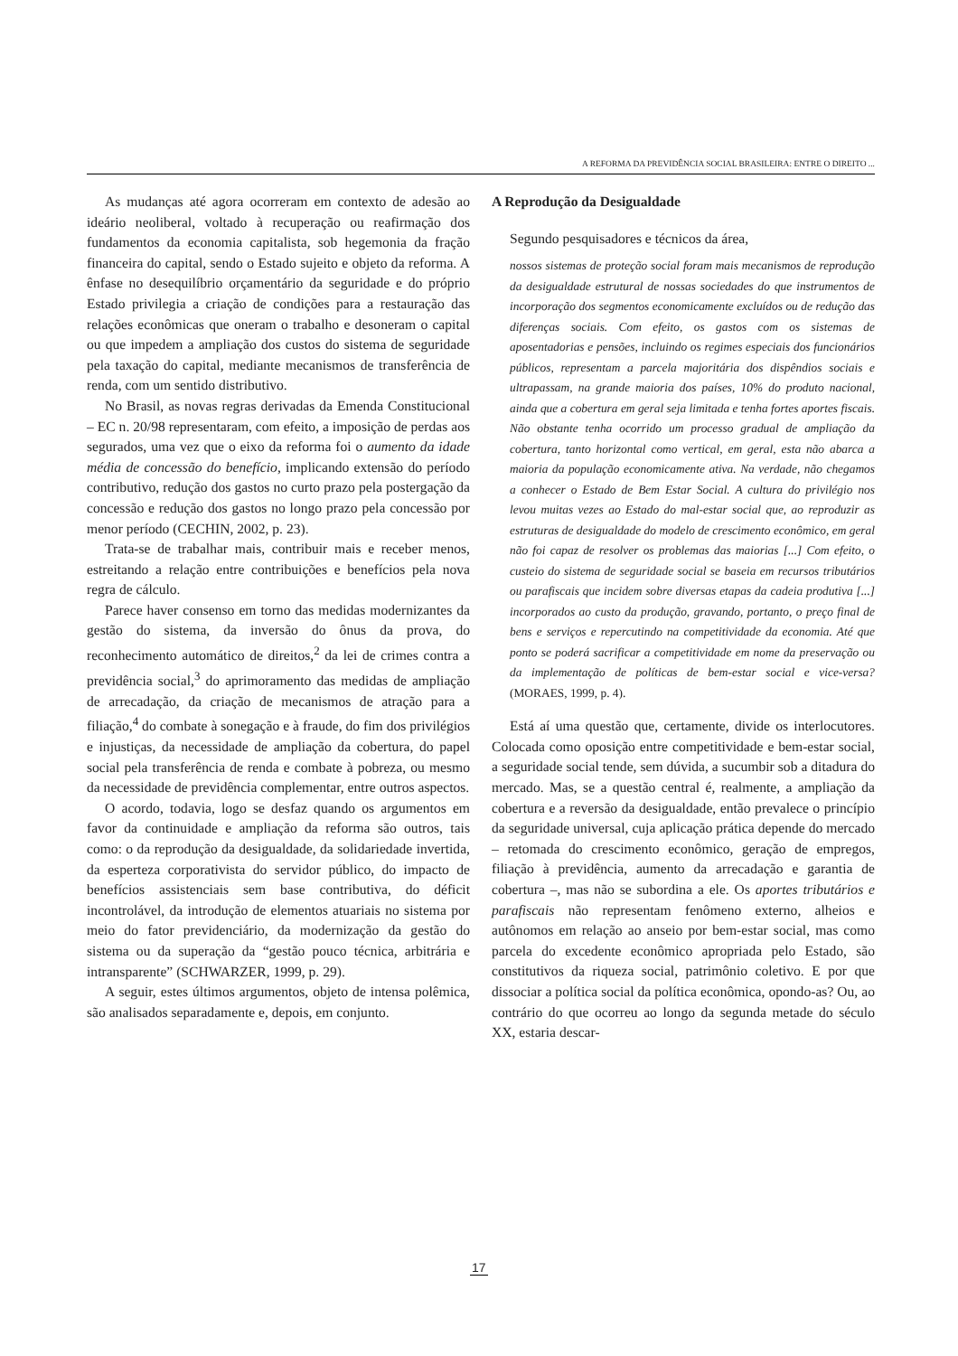A REFORMA DA PREVIDÊNCIA SOCIAL BRASILEIRA: ENTRE O DIREITO ...
As mudanças até agora ocorreram em contexto de adesão ao ideário neoliberal, voltado à recuperação ou reafirmação dos fundamentos da economia capitalista, sob hegemonia da fração financeira do capital, sendo o Estado sujeito e objeto da reforma. A ênfase no desequilíbrio orçamentário da seguridade e do próprio Estado privilegia a criação de condições para a restauração das relações econômicas que oneram o trabalho e desoneram o capital ou que impedem a ampliação dos custos do sistema de seguridade pela taxação do capital, mediante mecanismos de transferência de renda, com um sentido distributivo.
No Brasil, as novas regras derivadas da Emenda Constitucional – EC n. 20/98 representaram, com efeito, a imposição de perdas aos segurados, uma vez que o eixo da reforma foi o aumento da idade média de concessão do benefício, implicando extensão do período contributivo, redução dos gastos no curto prazo pela postergação da concessão e redução dos gastos no longo prazo pela concessão por menor período (CECHIN, 2002, p. 23).
Trata-se de trabalhar mais, contribuir mais e receber menos, estreitando a relação entre contribuições e benefícios pela nova regra de cálculo.
Parece haver consenso em torno das medidas modernizantes da gestão do sistema, da inversão do ônus da prova, do reconhecimento automático de direitos,<sup>2</sup> da lei de crimes contra a previdência social,<sup>3</sup> do aprimoramento das medidas de ampliação de arrecadação, da criação de mecanismos de atração para a filiação,<sup>4</sup> do combate à sonegação e à fraude, do fim dos privilégios e injustiças, da necessidade de ampliação da cobertura, do papel social pela transferência de renda e combate à pobreza, ou mesmo da necessidade de previdência complementar, entre outros aspectos.
O acordo, todavia, logo se desfaz quando os argumentos em favor da continuidade e ampliação da reforma são outros, tais como: o da reprodução da desigualdade, da solidariedade invertida, da esperteza corporativista do servidor público, do impacto de benefícios assistenciais sem base contributiva, do déficit incontrolável, da introdução de elementos atuariais no sistema por meio do fator previdenciário, da modernização da gestão do sistema ou da superação da “gestão pouco técnica, arbitrária e intransparente” (SCHWARZER, 1999, p. 29).
A seguir, estes últimos argumentos, objeto de intensa polêmica, são analisados separadamente e, depois, em conjunto.
A Reprodução da Desigualdade
Segundo pesquisadores e técnicos da área,
nossos sistemas de proteção social foram mais mecanismos de reprodução da desigualdade estrutural de nossas sociedades do que instrumentos de incorporação dos segmentos economicamente excluídos ou de redução das diferenças sociais. Com efeito, os gastos com os sistemas de aposentadorias e pensões, incluindo os regimes especiais dos funcionários públicos, representam a parcela majoritária dos dispêndios sociais e ultrapassam, na grande maioria dos países, 10% do produto nacional, ainda que a cobertura em geral seja limitada e tenha fortes aportes fiscais. Não obstante tenha ocorrido um processo gradual de ampliação da cobertura, tanto horizontal como vertical, em geral, esta não abarca a maioria da população economicamente ativa. Na verdade, não chegamos a conhecer o Estado de Bem Estar Social. A cultura do privilégio nos levou muitas vezes ao Estado do mal-estar social que, ao reproduzir as estruturas de desigualdade do modelo de crescimento econômico, em geral não foi capaz de resolver os problemas das maiorias [...] Com efeito, o custeio do sistema de seguridade social se baseia em recursos tributários ou parafiscais que incidem sobre diversas etapas da cadeia produtiva [...] incorporados ao custo da produção, gravando, portanto, o preço final de bens e serviços e repercutindo na competitividade da economia. Até que ponto se poderá sacrificar a competitividade em nome da preservação ou da implementação de políticas de bem-estar social e vice-versa? (MORAES, 1999, p. 4).
Está aí uma questão que, certamente, divide os interlocutores. Colocada como oposição entre competitividade e bem-estar social, a seguridade social tende, sem dúvida, a sucumbir sob a ditadura do mercado. Mas, se a questão central é, realmente, a ampliação da cobertura e a reversão da desigualdade, então prevalece o princípio da seguridade universal, cuja aplicação prática depende do mercado – retomada do crescimento econômico, geração de empregos, filiação à previdência, aumento da arrecadação e garantia de cobertura –, mas não se subordina a ele. Os aportes tributários e parafiscais não representam fenômeno externo, alheios e autônomos em relação ao anseio por bem-estar social, mas como parcela do excedente econômico apropriada pelo Estado, são constitutivos da riqueza social, patrimônio coletivo. E por que dissociar a política social da política econômica, opondo-as? Ou, ao contrário do que ocorreu ao longo da segunda metade do século XX, estaria descar-
17